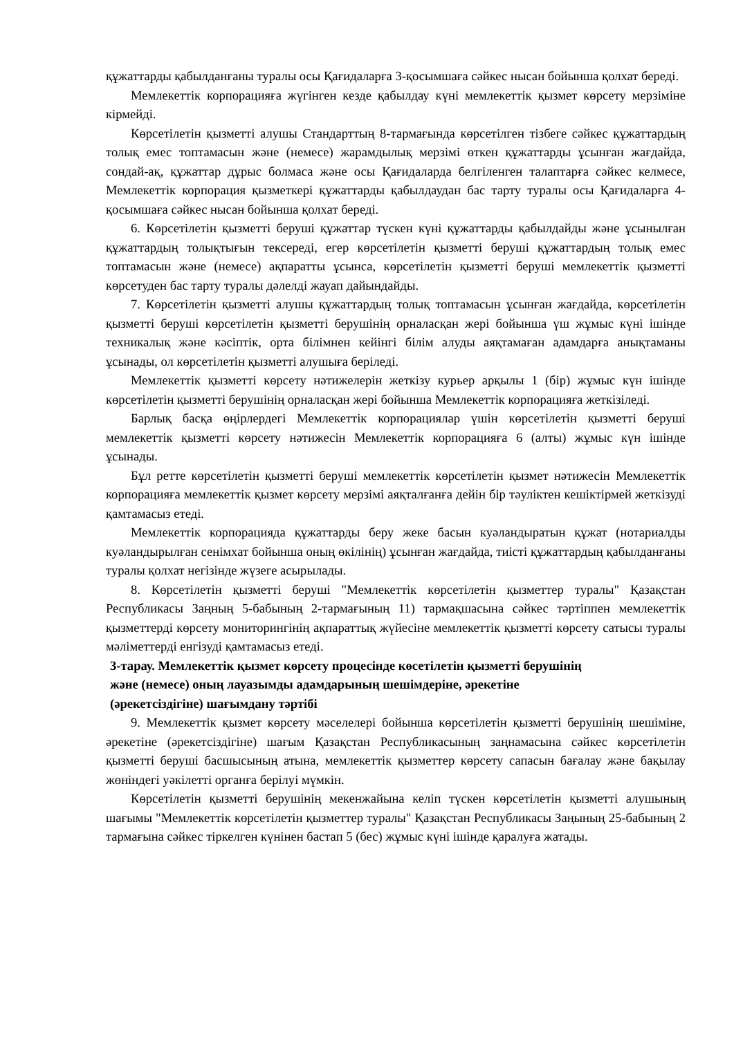құжаттарды қабылданғаны туралы осы Қағидаларға 3-қосымшаға сәйкес нысан бойынша қолхат береді.
Мемлекеттік корпорацияға жүгінген кезде қабылдау күні мемлекеттік қызмет көрсету мерзіміне кірмейді.
Көрсетілетін қызметті алушы Стандарттың 8-тармағында көрсетілген тізбеге сәйкес құжаттардың толық емес топтамасын және (немесе) жарамдылық мерзімі өткен құжаттарды ұсынған жағдайда, сондай-ақ, құжаттар дұрыс болмаса және осы Қағидаларда белгіленген талаптарға сәйкес келмесе, Мемлекеттік корпорация қызметкері құжаттарды қабылдаудан бас тарту туралы осы Қағидаларға 4-қосымшаға сәйкес нысан бойынша қолхат береді.
6. Көрсетілетін қызметті беруші құжаттар түскен күні құжаттарды қабылдайды және ұсынылған құжаттардың толықтығын тексереді, егер көрсетілетін қызметті беруші құжаттардың толық емес топтамасын және (немесе) ақпаратты ұсынса, көрсетілетін қызметті беруші мемлекеттік қызметті көрсетуден бас тарту туралы дәлелді жауап дайындайды.
7. Көрсетілетін қызметті алушы құжаттардың толық топтамасын ұсынған жағдайда, көрсетілетін қызметті беруші көрсетілетін қызметті берушінің орналасқан жері бойынша үш жұмыс күні ішінде техникалық және кәсіптік, орта білімнен кейінгі білім алуды аяқтамаған адамдарға анықтаманы ұсынады, ол көрсетілетін қызметті алушыға беріледі.
Мемлекеттік қызметті көрсету нәтижелерін жеткізу курьер арқылы 1 (бір) жұмыс күн ішінде көрсетілетін қызметті берушінің орналасқан жері бойынша Мемлекеттік корпорацияға жеткізіледі.
Барлық басқа өңірлердегі Мемлекеттік корпорациялар үшін көрсетілетін қызметті беруші мемлекеттік қызметті көрсету нәтижесін Мемлекеттік корпорацияға 6 (алты) жұмыс күн ішінде ұсынады.
Бұл ретте көрсетілетін қызметті беруші мемлекеттік көрсетілетін қызмет нәтижесін Мемлекеттік корпорацияға мемлекеттік қызмет көрсету мерзімі аяқталғанға дейін бір тәуліктен кешіктірмей жеткізуді қамтамасыз етеді.
Мемлекеттік корпорацияда құжаттарды беру жеке басын куәландыратын құжат (нотариалды куәландырылған сенімхат бойынша оның өкілінің) ұсынған жағдайда, тиісті құжаттардың қабылданғаны туралы қолхат негізінде жүзеге асырылады.
8. Көрсетілетін қызметті беруші "Мемлекеттік көрсетілетін қызметтер туралы" Қазақстан Республикасы Заңның 5-бабының 2-тармағының 11) тармақшасына сәйкес тәртіппен мемлекеттік қызметтерді көрсету мониторингінің ақпараттық жүйесіне мемлекеттік қызметті көрсету сатысы туралы мәліметтерді енгізуді қамтамасыз етеді.
3-тарау. Мемлекеттік қызмет көрсету процесінде көсетілетін қызметті берушінің
және (немесе) оның лауазымды адамдарының шешімдеріне, әрекетіне
(әрекетсіздігіне) шағымдану тәртібі
9. Мемлекеттік қызмет көрсету мәселелері бойынша көрсетілетін қызметті берушінің шешіміне, әрекетіне (әрекетсіздігіне) шағым Қазақстан Республикасының заңнамасына сәйкес көрсетілетін қызметті беруші басшысының атына, мемлекеттік қызметтер көрсету сапасын бағалау және бақылау жөніндегі уәкілетті органға берілуі мүмкін.
Көрсетілетін қызметті берушінің мекенжайына келіп түскен көрсетілетін қызметті алушының шағымы "Мемлекеттік көрсетілетін қызметтер туралы" Қазақстан Республикасы Заңының 25-бабының 2 тармағына сәйкес тіркелген күнінен бастап 5 (бес) жұмыс күні ішінде қаралуға жатады.